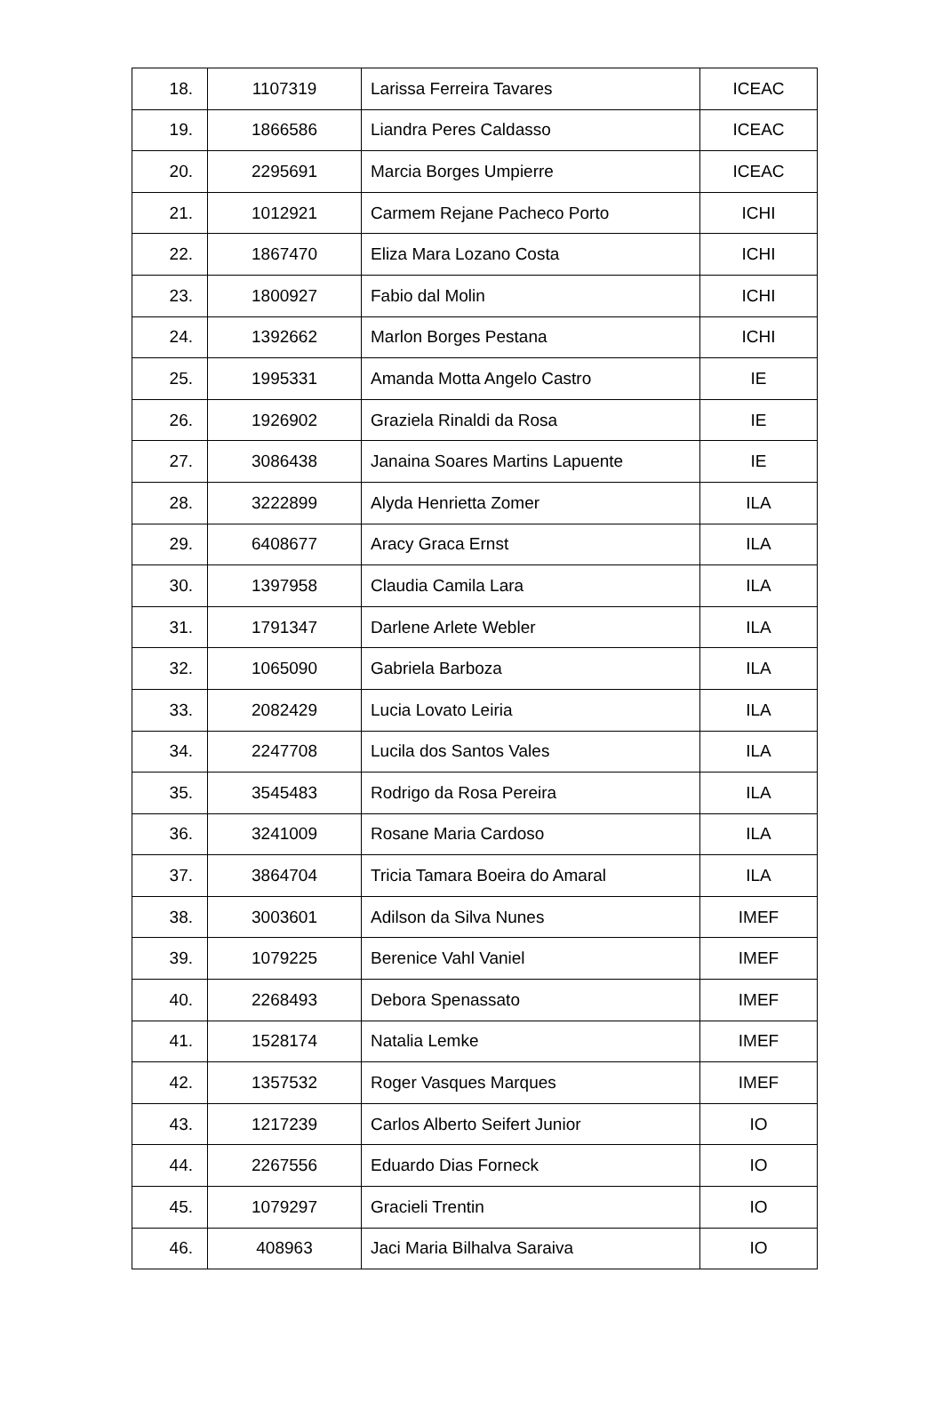| 18. | 1107319 | Larissa Ferreira Tavares | ICEAC |
| 19. | 1866586 | Liandra Peres Caldasso | ICEAC |
| 20. | 2295691 | Marcia Borges Umpierre | ICEAC |
| 21. | 1012921 | Carmem Rejane Pacheco Porto | ICHI |
| 22. | 1867470 | Eliza Mara Lozano Costa | ICHI |
| 23. | 1800927 | Fabio dal Molin | ICHI |
| 24. | 1392662 | Marlon Borges Pestana | ICHI |
| 25. | 1995331 | Amanda Motta Angelo Castro | IE |
| 26. | 1926902 | Graziela Rinaldi da Rosa | IE |
| 27. | 3086438 | Janaina Soares Martins Lapuente | IE |
| 28. | 3222899 | Alyda Henrietta Zomer | ILA |
| 29. | 6408677 | Aracy Graca Ernst | ILA |
| 30. | 1397958 | Claudia Camila Lara | ILA |
| 31. | 1791347 | Darlene Arlete Webler | ILA |
| 32. | 1065090 | Gabriela Barboza | ILA |
| 33. | 2082429 | Lucia Lovato Leiria | ILA |
| 34. | 2247708 | Lucila dos Santos Vales | ILA |
| 35. | 3545483 | Rodrigo da Rosa Pereira | ILA |
| 36. | 3241009 | Rosane Maria Cardoso | ILA |
| 37. | 3864704 | Tricia Tamara Boeira do Amaral | ILA |
| 38. | 3003601 | Adilson da Silva Nunes | IMEF |
| 39. | 1079225 | Berenice Vahl Vaniel | IMEF |
| 40. | 2268493 | Debora Spenassato | IMEF |
| 41. | 1528174 | Natalia Lemke | IMEF |
| 42. | 1357532 | Roger Vasques Marques | IMEF |
| 43. | 1217239 | Carlos Alberto Seifert Junior | IO |
| 44. | 2267556 | Eduardo Dias Forneck | IO |
| 45. | 1079297 | Gracieli Trentin | IO |
| 46. | 408963 | Jaci Maria Bilhalva Saraiva | IO |